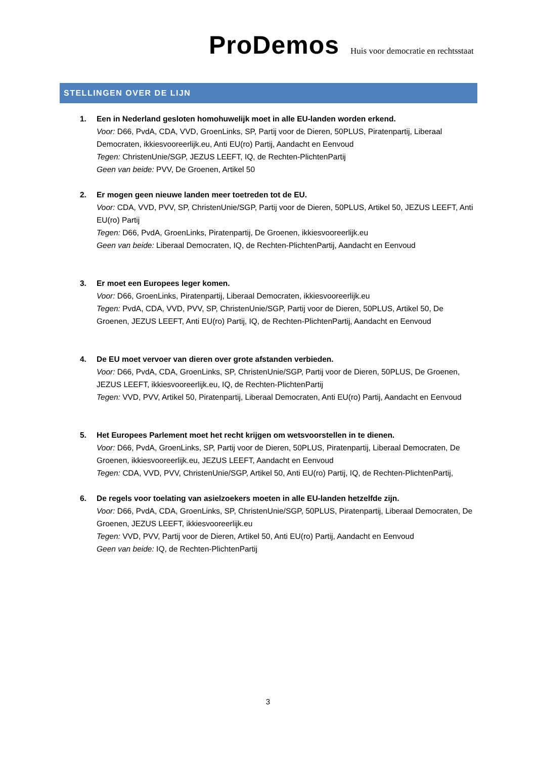ProDemos Huis voor democratie en rechtsstaat
STELLINGEN OVER DE LIJN
1. Een in Nederland gesloten homohuwelijk moet in alle EU-landen worden erkend.
Voor: D66, PvdA, CDA, VVD, GroenLinks, SP, Partij voor de Dieren, 50PLUS, Piratenpartij, Liberaal Democraten, ikkiesvooreerlijk.eu, Anti EU(ro) Partij, Aandacht en Eenvoud
Tegen: ChristenUnie/SGP, JEZUS LEEFT, IQ, de Rechten-PlichtenPartij
Geen van beide: PVV, De Groenen, Artikel 50
2. Er mogen geen nieuwe landen meer toetreden tot de EU.
Voor: CDA, VVD, PVV, SP, ChristenUnie/SGP, Partij voor de Dieren, 50PLUS, Artikel 50, JEZUS LEEFT, Anti EU(ro) Partij
Tegen: D66, PvdA, GroenLinks, Piratenpartij, De Groenen, ikkiesvooreerlijk.eu
Geen van beide: Liberaal Democraten, IQ, de Rechten-PlichtenPartij, Aandacht en Eenvoud
3. Er moet een Europees leger komen.
Voor: D66, GroenLinks, Piratenpartij, Liberaal Democraten, ikkiesvooreerlijk.eu
Tegen: PvdA, CDA, VVD, PVV, SP, ChristenUnie/SGP, Partij voor de Dieren, 50PLUS, Artikel 50, De Groenen, JEZUS LEEFT, Anti EU(ro) Partij, IQ, de Rechten-PlichtenPartij, Aandacht en Eenvoud
4. De EU moet vervoer van dieren over grote afstanden verbieden.
Voor: D66, PvdA, CDA, GroenLinks, SP, ChristenUnie/SGP, Partij voor de Dieren, 50PLUS, De Groenen, JEZUS LEEFT, ikkiesvooreerlijk.eu, IQ, de Rechten-PlichtenPartij
Tegen: VVD, PVV, Artikel 50, Piratenpartij, Liberaal Democraten, Anti EU(ro) Partij, Aandacht en Eenvoud
5. Het Europees Parlement moet het recht krijgen om wetsvoorstellen in te dienen.
Voor: D66, PvdA, GroenLinks, SP, Partij voor de Dieren, 50PLUS, Piratenpartij, Liberaal Democraten, De Groenen, ikkiesvooreerlijk.eu, JEZUS LEEFT, Aandacht en Eenvoud
Tegen: CDA, VVD, PVV, ChristenUnie/SGP, Artikel 50, Anti EU(ro) Partij, IQ, de Rechten-PlichtenPartij,
6. De regels voor toelating van asielzoekers moeten in alle EU-landen hetzelfde zijn.
Voor: D66, PvdA, CDA, GroenLinks, SP, ChristenUnie/SGP, 50PLUS, Piratenpartij, Liberaal Democraten, De Groenen, JEZUS LEEFT, ikkiesvooreerlijk.eu
Tegen: VVD, PVV, Partij voor de Dieren, Artikel 50, Anti EU(ro) Partij, Aandacht en Eenvoud
Geen van beide: IQ, de Rechten-PlichtenPartij
3